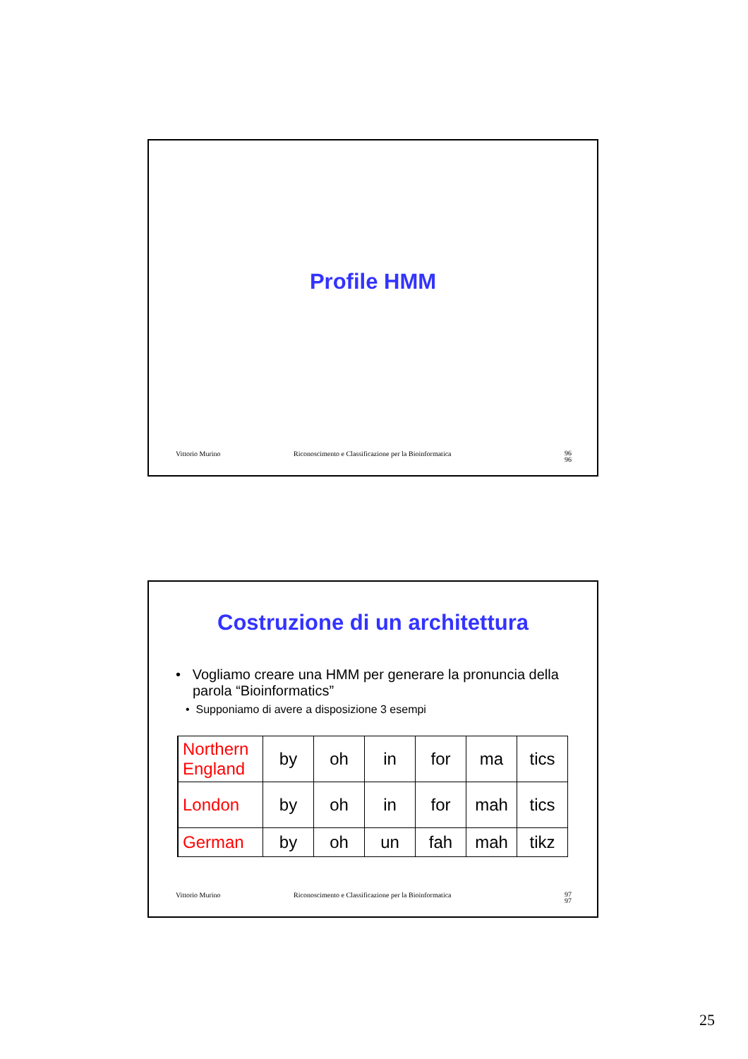Profile HMM
Vittorio Murino Riconoscimento e Classificazione per la Bioinformatica 96
96
Costruzione di un architettura
• Vogliamo creare una HMM per generare la pronuncia della parola “Bioinformatics”
• Supponiamo di avere a disposizione 3 esempi
| Northern England | by | oh | in | for | ma | tics |
| London | by | oh | in | for | mah | tics |
| German | by | oh | un | fah | mah | tikz |
Vittorio Murino Riconoscimento e Classificazione per la Bioinformatica 97
97
25